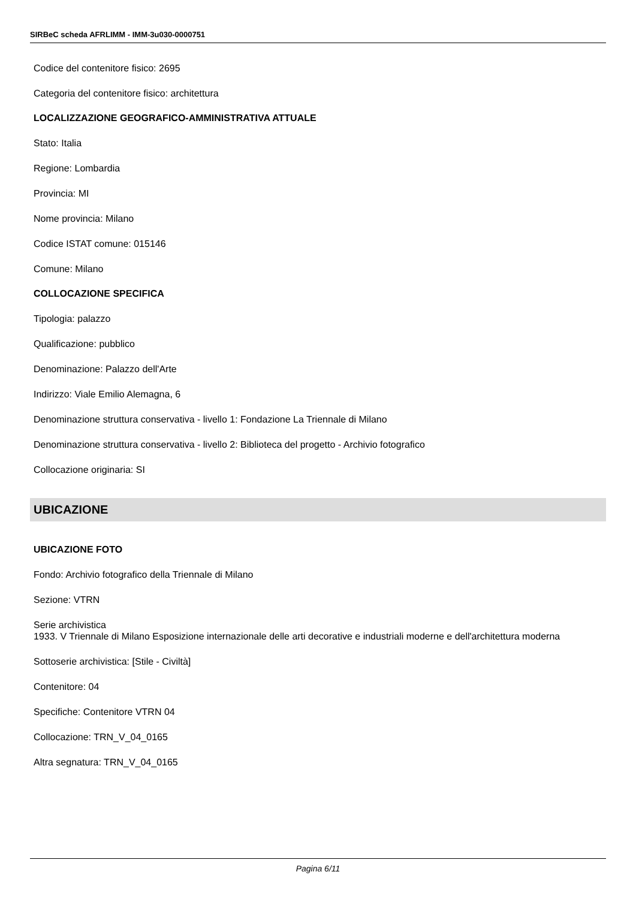SIRBeC scheda AFRLIMM - IMM-3u030-0000751
Codice del contenitore fisico: 2695
Categoria del contenitore fisico: architettura
LOCALIZZAZIONE GEOGRAFICO-AMMINISTRATIVA ATTUALE
Stato: Italia
Regione: Lombardia
Provincia: MI
Nome provincia: Milano
Codice ISTAT comune: 015146
Comune: Milano
COLLOCAZIONE SPECIFICA
Tipologia: palazzo
Qualificazione: pubblico
Denominazione: Palazzo dell'Arte
Indirizzo: Viale Emilio Alemagna, 6
Denominazione struttura conservativa - livello 1: Fondazione La Triennale di Milano
Denominazione struttura conservativa - livello 2: Biblioteca del progetto - Archivio fotografico
Collocazione originaria: SI
UBICAZIONE
UBICAZIONE FOTO
Fondo: Archivio fotografico della Triennale di Milano
Sezione: VTRN
Serie archivistica
1933. V Triennale di Milano Esposizione internazionale delle arti decorative e industriali moderne e dell'architettura moderna
Sottoserie archivistica: [Stile - Civiltà]
Contenitore: 04
Specifiche: Contenitore VTRN 04
Collocazione: TRN_V_04_0165
Altra segnatura: TRN_V_04_0165
Pagina 6/11